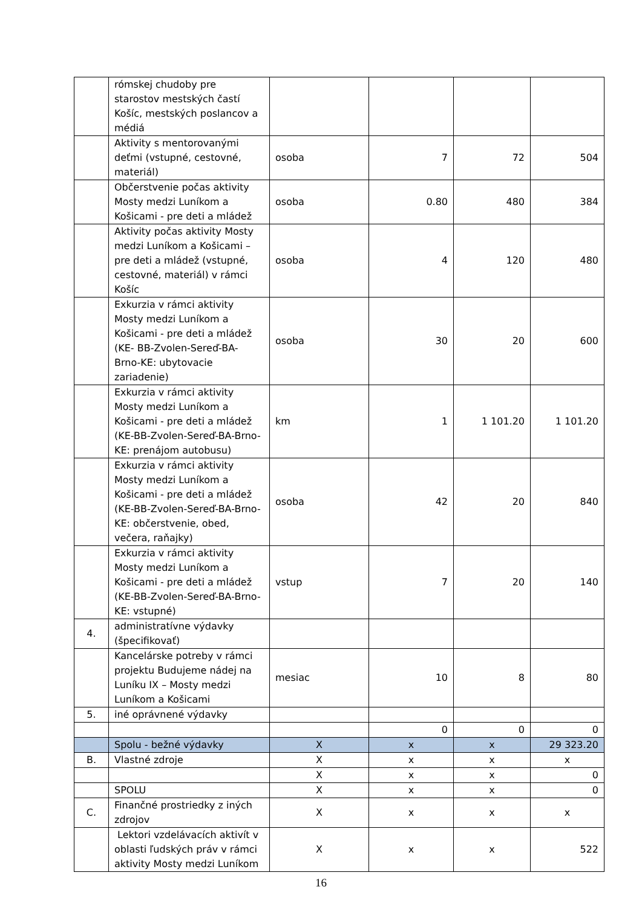| | rómskej chudoby pre starostov mestských častí Košíc, mestských poslancov a médiá | | | | |
| | Aktivity s mentorovanými deťmi (vstupné, cestovné, materiál) | osoba | 7 | 72 | 504 |
| | Občerstvenie počas aktivity Mosty medzi Luníkom a Košicami - pre deti a mládež | osoba | 0.80 | 480 | 384 |
| | Aktivity počas aktivity Mosty medzi Luníkom a Košicami – pre deti a mládež (vstupné, cestovné, materiál) v rámci Košíc | osoba | 4 | 120 | 480 |
| | Exkurzia v rámci aktivity Mosty medzi Luníkom a Košicami - pre deti a mládež (KE- BB-Zvolen-Sereď-BA-Brno-KE: ubytovacie zariadenie) | osoba | 30 | 20 | 600 |
| | Exkurzia v rámci aktivity Mosty medzi Luníkom a Košicami - pre deti a mládež (KE-BB-Zvolen-Sereď-BA-Brno-KE: prenájom autobusu) | km | 1 | 1 101.20 | 1 101.20 |
| | Exkurzia v rámci aktivity Mosty medzi Luníkom a Košicami - pre deti a mládež (KE-BB-Zvolen-Sereď-BA-Brno-KE: občerstvenie, obed, večera, raňajky) | osoba | 42 | 20 | 840 |
| | Exkurzia v rámci aktivity Mosty medzi Luníkom a Košicami - pre deti a mládež (KE-BB-Zvolen-Sereď-BA-Brno-KE: vstupné) | vstup | 7 | 20 | 140 |
| 4. | administratívne výdavky (špecifikovať) | | | | |
| | Kancelárske potreby v rámci projektu Budujeme nádej na Luníku IX – Mosty medzi Luníkom a Košicami | mesiac | 10 | 8 | 80 |
| 5. | iné oprávnené výdavky | | | | |
| | | | 0 | 0 | 0 |
| | Spolu - bežné výdavky | X | x | x | 29 323.20 |
| B. | Vlastné zdroje | X | x | x | x |
| | | X | x | x | 0 |
| | SPOLU | X | x | x | 0 |
| C. | Finančné prostriedky z iných zdrojov | X | x | x | x |
| | Lektori vzdelávacích aktivít v oblasti ľudských práv v rámci aktivity Mosty medzi Luníkom | X | x | x | 522 |
16